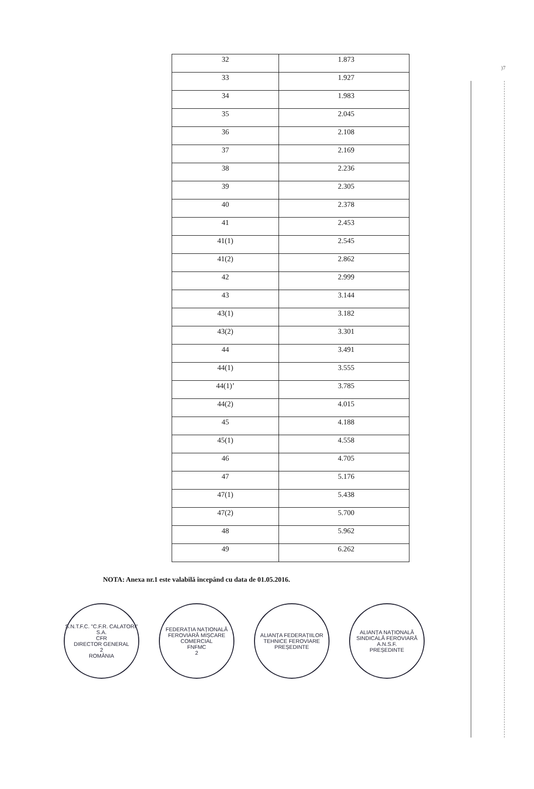)7
| 32 | 1.873 |
| 33 | 1.927 |
| 34 | 1.983 |
| 35 | 2.045 |
| 36 | 2.108 |
| 37 | 2.169 |
| 38 | 2.236 |
| 39 | 2.305 |
| 40 | 2.378 |
| 41 | 2.453 |
| 41(1) | 2.545 |
| 41(2) | 2.862 |
| 42 | 2.999 |
| 43 | 3.144 |
| 43(1) | 3.182 |
| 43(2) | 3.301 |
| 44 | 3.491 |
| 44(1) | 3.555 |
| 44(1)’ | 3.785 |
| 44(2) | 4.015 |
| 45 | 4.188 |
| 45(1) | 4.558 |
| 46 | 4.705 |
| 47 | 5.176 |
| 47(1) | 5.438 |
| 47(2) | 5.700 |
| 48 | 5.962 |
| 49 | 6.262 |
NOTA: Anexa nr.1 este valabilă începând cu data de 01.05.2016.
S.N.T.F.C. "C.F.R. CALATORI" S.A.
CFR
DIRECTOR GENERAL
2
ROMÂNIA
FEDERAȚIA NAȚIONALĂ FEROVIARĂ MIȘCARE COMERCIAL
FNFMC
2
ALIANȚA FEDERAȚIILOR TEHNICE FEROVIARE
PREȘEDINTE
ALIANȚA NAȚIONALĂ SINDICALĂ FEROVIARĂ
A.N.S.F.
PREȘEDINTE